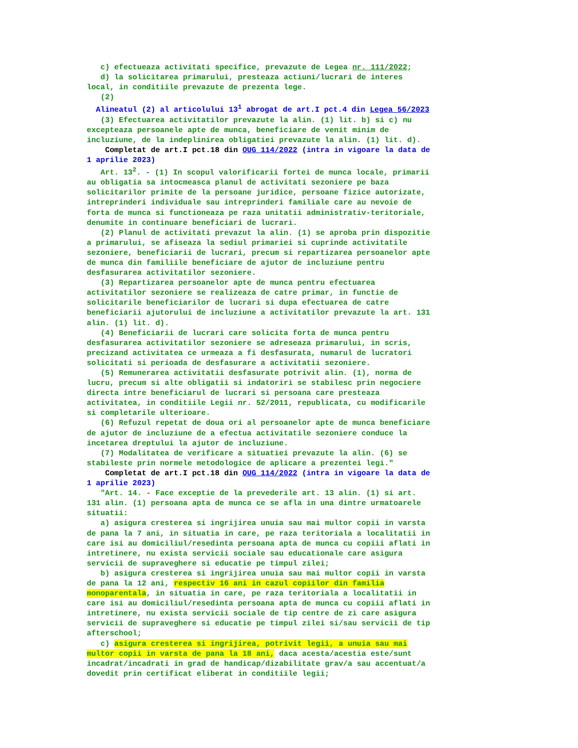c) efectueaza activitati specifice, prevazute de Legea nr. 111/2022;
d) la solicitarea primarului, presteaza actiuni/lucrari de interes local, in conditiile prevazute de prezenta lege.
(2)
Alineatul (2) al articolului 13<sup>1</sup> abrogat de art.I pct.4 din Legea 56/2023
(3) Efectuarea activitatilor prevazute la alin. (1) lit. b) si c) nu excepteaza persoanele apte de munca, beneficiare de venit minim de incluziune, de la indeplinirea obligatiei prevazute la alin. (1) lit. d).
Completat de art.I pct.18 din OUG 114/2022 (intra in vigoare la data de 1 aprilie 2023)
Art. 13<sup>2</sup>. - (1) In scopul valorificarii fortei de munca locale, primarii au obligatia sa intocmeasca planul de activitati sezoniere pe baza solicitarilor primite de la persoane juridice, persoane fizice autorizate, intreprinderi individuale sau intreprinderi familiale care au nevoie de forta de munca si functioneaza pe raza unitatii administrativ-teritoriale, denumite in continuare beneficiari de lucrari.
(2) Planul de activitati prevazut la alin. (1) se aproba prin dispozitie a primarului, se afiseaza la sediul primariei si cuprinde activitatile sezoniere, beneficiarii de lucrari, precum si repartizarea persoanelor apte de munca din familiile beneficiare de ajutor de incluziune pentru desfasurarea activitatilor sezoniere.
(3) Repartizarea persoanelor apte de munca pentru efectuarea activitatilor sezoniere se realizeaza de catre primar, in functie de solicitarile beneficiarilor de lucrari si dupa efectuarea de catre beneficiarii ajutorului de incluziune a activitatilor prevazute la art. 131 alin. (1) lit. d).
(4) Beneficiarii de lucrari care solicita forta de munca pentru desfasurarea activitatilor sezoniere se adreseaza primarului, in scris, precizand activitatea ce urmeaza a fi desfasurata, numarul de lucratori solicitati si perioada de desfasurare a activitatii sezoniere.
(5) Remunerarea activitatii desfasurate potrivit alin. (1), norma de lucru, precum si alte obligatii si indatoriri se stabilesc prin negociere directa intre beneficiarul de lucrari si persoana care presteaza activitatea, in conditiile Legii nr. 52/2011, republicata, cu modificarile si completarile ulterioare.
(6) Refuzul repetat de doua ori al persoanelor apte de munca beneficiare de ajutor de incluziune de a efectua activitatile sezoniere conduce la incetarea dreptului la ajutor de incluziune.
(7) Modalitatea de verificare a situatiei prevazute la alin. (6) se stabileste prin normele metodologice de aplicare a prezentei legi."
Completat de art.I pct.18 din OUG 114/2022 (intra in vigoare la data de 1 aprilie 2023)
"Art. 14. - Face exceptie de la prevederile art. 13 alin. (1) si art. 131 alin. (1) persoana apta de munca ce se afla in una dintre urmatoarele situatii:
a) asigura cresterea si ingrijirea unuia sau mai multor copii in varsta de pana la 7 ani, in situatia in care, pe raza teritoriala a localitatii in care isi au domiciliul/resedinta persoana apta de munca cu copiii aflati in intretinere, nu exista servicii sociale sau educationale care asigura servicii de supraveghere si educatie pe timpul zilei;
b) asigura cresterea si ingrijirea unuia sau mai multor copii in varsta de pana la 12 ani, respectiv 16 ani in cazul copiilor din familia monoparentala, in situatia in care, pe raza teritoriala a localitatii in care isi au domiciliul/resedinta persoana apta de munca cu copiii aflati in intretinere, nu exista servicii sociale de tip centre de zi care asigura servicii de supraveghere si educatie pe timpul zilei si/sau servicii de tip afterschool;
c) asigura cresterea si ingrijirea, potrivit legii, a unuia sau mai multor copii in varsta de pana la 18 ani, daca acesta/acestia este/sunt incadrat/incadrati in grad de handicap/dizabilitate grav/a sau accentuat/a dovedit prin certificat eliberat in conditiile legii;